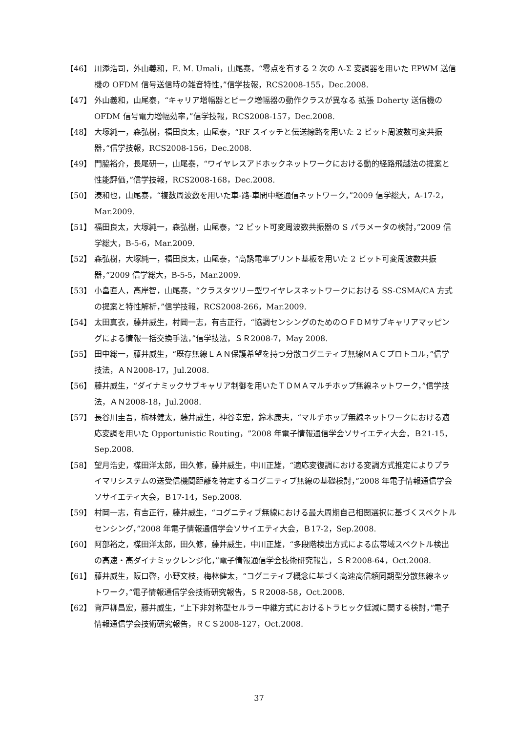【46】 川添浩司，外山義和，E. M. Umali，山尾泰，“零点を有する 2 次の Δ-Σ 変調器を用いた EPWM 送信機の OFDM 信号送信時の雑音特性，”信学技報，RCS2008-155，Dec.2008.
【47】 外山義和，山尾泰，“キャリア増幅器とピーク増幅器の動作クラスが異なる 拡張 Doherty 送信機の OFDM 信号電力増幅効率，”信学技報，RCS2008-157，Dec.2008.
【48】 大塚純一，森弘樹，福田良太，山尾泰，“RF スイッチと伝送線路を用いた 2 ビット周波数可変共振器，”信学技報，RCS2008-156，Dec.2008.
【49】 門脇裕介，長尾研一，山尾泰，“ワイヤレスアドホックネットワークにおける動的経路飛越法の提案と性能評価，”信学技報，RCS2008-168，Dec.2008.
【50】 湊和也，山尾泰，“複数周波数を用いた車-路-車間中継通信ネットワーク，”2009 信学総大，A-17-2，Mar.2009.
【51】 福田良太，大塚純一，森弘樹，山尾泰，“2 ビット可変周波数共振器の S パラメータの検討，”2009 信学総大，B-5-6，Mar.2009.
【52】 森弘樹，大塚純一，福田良太，山尾泰，“高誘電率プリント基板を用いた 2 ビット可変周波数共振器，”2009 信学総大，B-5-5，Mar.2009.
【53】 小畠直人，高岸智，山尾泰，“クラスタツリー型ワイヤレスネットワークにおける SS-CSMA/CA 方式の提案と特性解析，”信学技報，RCS2008-266，Mar.2009.
【54】 太田真衣，藤井威生，村岡一志，有吉正行，“協調センシングのためのＯＦＤＭサブキャリアマッピングによる情報一括交換手法，”信学技法，ＳＲ2008-7，May 2008.
【55】 田中総一，藤井威生，“既存無線ＬＡＮ保護希望を持つ分散コグニティブ無線ＭＡＣプロトコル，”信学技法，ＡＮ2008-17，Jul.2008.
【56】 藤井威生，“ダイナミックサブキャリア制御を用いたＴＤＭＡマルチホップ無線ネットワーク，”信学技法，ＡＮ2008-18，Jul.2008.
【57】 長谷川圭吾，梅林健太，藤井威生，神谷幸宏，鈴木康夫，“マルチホップ無線ネットワークにおける適応変調を用いた Opportunistic Routing，”2008 年電子情報通信学会ソサイエティ大会，Ｂ21-15，Sep.2008.
【58】 望月浩史，楳田洋太郎，田久修，藤井威生，中川正雄，“適応変復調における変調方式推定によりプライマリシステムの送受信機間距離を特定するコグニティブ無線の基礎検討，”2008 年電子情報通信学会ソサイエティ大会，Ｂ17-14，Sep.2008.
【59】 村岡一志，有吉正行，藤井威生，“コグニティブ無線における最大周期自己相関選択に基づくスペクトルセンシング，”2008 年電子情報通信学会ソサイエティ大会，Ｂ17-2，Sep.2008.
【60】 阿部裕之，楳田洋太郎，田久修，藤井威生，中川正雄，“多段階検出方式による広帯域スペクトル検出の高速・高ダイナミックレンジ化，”電子情報通信学会技術研究報告，ＳＲ2008-64，Oct.2008.
【61】 藤井威生，阪口啓，小野文枝，梅林健太，“コグニティブ概念に基づく高速高信頼同期型分散無線ネットワーク，”電子情報通信学会技術研究報告，ＳＲ2008-58，Oct.2008.
【62】 背戸柳昌宏，藤井威生，“上下非対称型セルラー中継方式におけるトラヒック低減に関する検討，”電子情報通信学会技術研究報告，ＲＣＳ2008-127，Oct.2008.
37